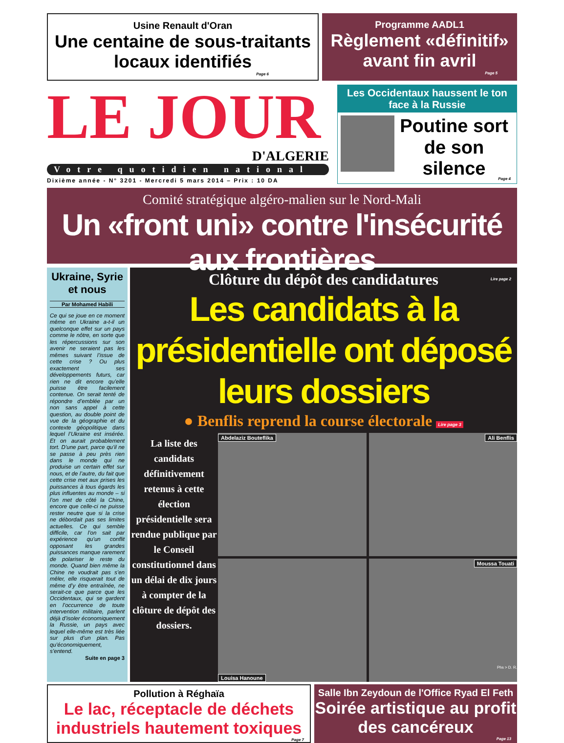Usine Renault d'Oran
Une centaine de sous-traitants locaux identifiés
Page 6
Programme AADL1
Règlement «définitif» avant fin avril
Page 5
LE JOUR
D'ALGERIE
Votre quotidien national
Dixième année - N° 3201 - Mercredi 5 mars 2014 – Prix : 10 DA
Les Occidentaux haussent le ton face à la Russie
Poutine sort de son silence
Page 4
Comité stratégique algéro-malien sur le Nord-Mali
Un «front uni» contre l'insécurité aux frontières
Lire page 2
Ukraine, Syrie et nous
Par Mohamed Habili
Ce qui se joue en ce moment même en Ukraine a-t-il un quelconque effet sur un pays comme le nôtre, en sorte que les répercussions sur son avenir ne seraient pas les mêmes suivant l’issue de cette crise ? Ou plus exactement ses développements futurs, car rien ne dit encore qu’elle puisse être facilement contenue. On serait tenté de répondre d’emblée par un non sans appel à cette question, au double point de vue de la géographie et du contexte géopolitique dans lequel l’Ukraine est insérée. Et on aurait probablement tort. D’une part, parce qu’il ne se passe à peu près rien dans le monde qui ne produise un certain effet sur nous, et de l’autre, du fait que cette crise met aux prises les puissances à tous égards les plus influentes au monde – si l’on met de côté la Chine, encore que celle-ci ne puisse rester neutre que si la crise ne débordait pas ses limites actuelles. Ce qui semble difficile, car l’on sait par expérience qu’un conflit opposant les grandes puissances manque rarement de polariser le reste du monde. Quand bien même la Chine ne voudrait pas s’en mêler, elle risquerait tout de même d’y être entraînée, ne serait-ce que parce que les Occidentaux, qui se gardent en l’occurrence de toute intervention militaire, parlent déjà d’isoler économiquement la Russie, un pays avec lequel elle-même est très liée sur plus d’un plan. Pas qu’économiquement, s’entend.
Suite en page 3
Clôture du dépôt des candidatures
Les candidats à la présidentielle ont déposé leurs dossiers
● Benflis reprend la course électorale Lire page 3
La liste des candidats définitivement retenus à cette élection présidentielle sera rendue publique par le Conseil constitutionnel dans un délai de dix jours à compter de la clôture de dépôt des dossiers.
Abdelaziz Bouteflika
Ali Benflis
Louisa Hanoune
Moussa Touati
Phs > D. R.
Pollution à Réghaïa
Le lac, réceptacle de déchets industriels hautement toxiques
Page 7
Salle Ibn Zeydoun de l'Office Ryad El Feth
Soirée artistique au profit des cancéreux
Page 13